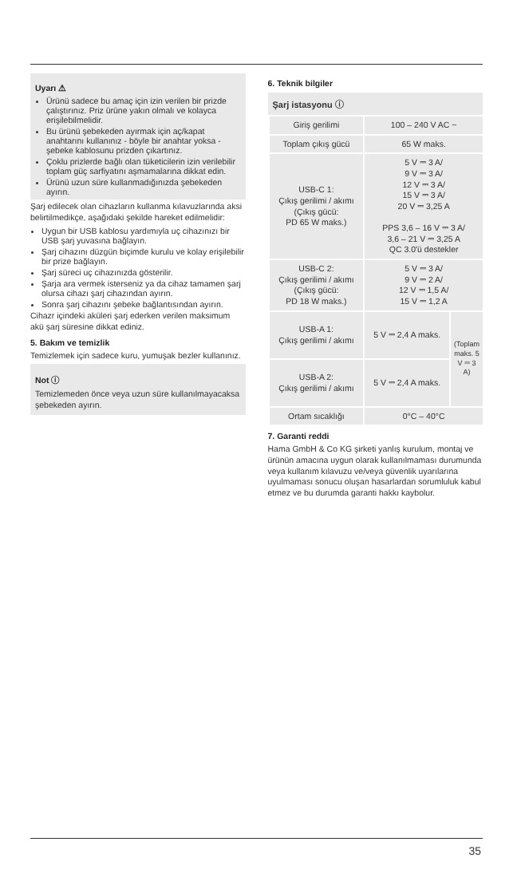Uyarı ⚠
Ürünü sadece bu amaç için izin verilen bir prizde çalıştırınız. Priz ürüne yakın olmalı ve kolayca erişilebilmelidir.
Bu ürünü şebekeden ayırmak için aç/kapat anahtarını kullanınız - böyle bir anahtar yoksa - şebeke kablosunu prizden çıkartınız.
Çoklu prizlerde bağlı olan tüketicilerin izin verilebilir toplam güç sarfiyatını aşmamalarına dikkat edin.
Ürünü uzun süre kullanmadığınızda şebekeden ayırın.
Şarj edilecek olan cihazların kullanma kılavuzlarında aksi belirtilmedikçe, aşağıdaki şekilde hareket edilmelidir:
Uygun bir USB kablosu yardımıyla uç cihazınızı bir USB şarj yuvasına bağlayın.
Şarj cihazını düzgün biçimde kurulu ve kolay erişilebilir bir prize bağlayın.
Şarj süreci uç cihazınızda gösterilir.
Şarja ara vermek isterseniz ya da cihaz tamamen şarj olursa cihazı şarj cihazından ayırın.
Sonra şarj cihazını şebeke bağlantısından ayırın.
Cihazr içindeki aküleri şarj ederken verilen maksimum akü şarj süresine dikkat ediniz.
5. Bakım ve temizlik
Temizlemek için sadece kuru, yumuşak bezler kullanınız.
Not ⓘ
Temizlemeden önce veya uzun süre kullanılmayacaksa şebekeden ayırın.
6. Teknik bilgiler
| Şarj istasyonu ⓘ | | |
| --- | --- | --- |
| Giriş gerilimi | 100 – 240 V AC ~ | |
| Toplam çıkış gücü | 65 W maks. | |
| USB-C 1: Çıkış gerilimi / akımı (Çıkış gücü: PD 65 W maks.) | 5 V ⎓ 3 A/ 9 V ⎓ 3 A/ 12 V ⎓ 3 A/ 15 V ⎓ 3 A/ 20 V ⎓ 3,25 A PPS 3,6 – 16 V ⎓ 3 A/ 3,6 – 21 V ⎓ 3,25 A QC 3.0'ü destekler | |
| USB-C 2: Çıkış gerilimi / akımı (Çıkış gücü: PD 18 W maks.) | 5 V ⎓ 3 A/ 9 V ⎓ 2 A/ 12 V ⎓ 1,5 A/ 15 V ⎓ 1,2 A | |
| USB-A 1: Çıkış gerilimi / akımı | 5 V ⎓ 2,4 A maks. | (Toplam maks. 5 V ⎓ 3 A) |
| USB-A 2: Çıkış gerilimi / akımı | 5 V ⎓ 2,4 A maks. | |
| Ortam sıcaklığı | 0°C – 40°C | |
7. Garanti reddi
Hama GmbH & Co KG şirketi yanlış kurulum, montaj ve ürünün amacına uygun olarak kullanılmaması durumunda veya kullanım kılavuzu ve/veya güvenlik uyarılarına uyulmaması sonucu oluşan hasarlardan sorumluluk kabul etmez ve bu durumda garanti hakkı kaybolur.
35